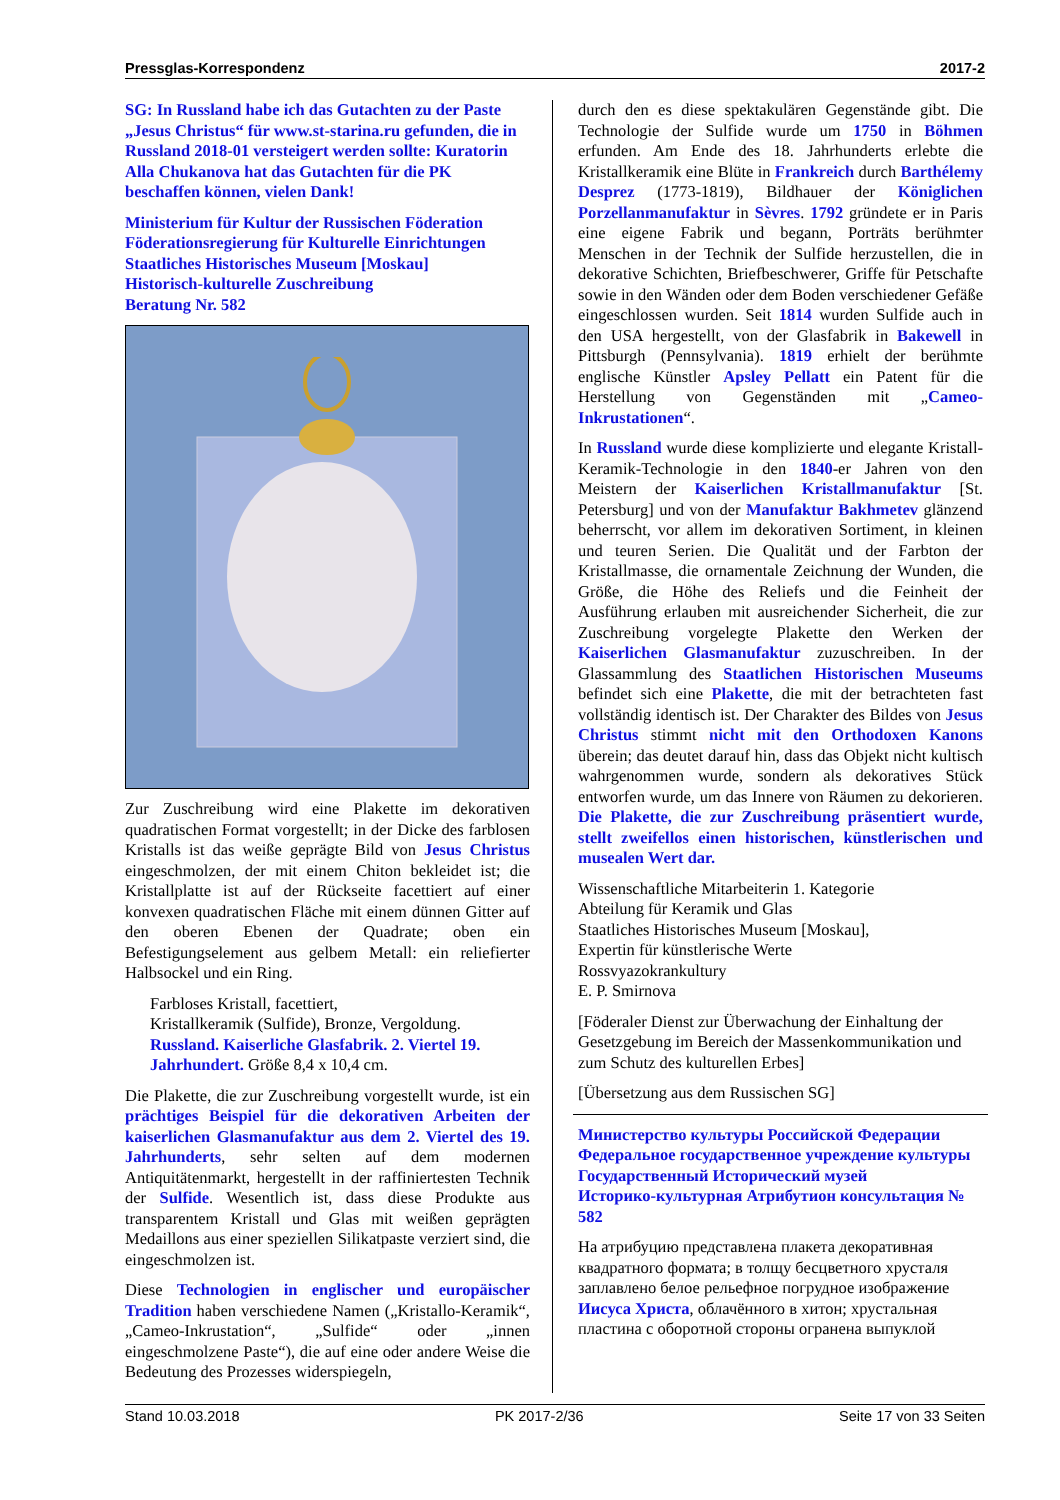Pressglas-Korrespondenz 2017-2
SG: In Russland habe ich das Gutachten zu der Paste „Jesus Christus“ für www.st-starina.ru gefunden, die in Russland 2018-01 versteigert werden sollte: Kuratorin Alla Chukanova hat das Gutachten für die PK beschaffen können, vielen Dank!
Ministerium für Kultur der Russischen Föderation
Föderationsregierung für Kulturelle Einrichtungen
Staatliches Historisches Museum [Moskau]
Historisch-kulturelle Zuschreibung
Beratung Nr. 582
Zur Zuschreibung wird eine Plakette im dekorativen quadratischen Format vorgestellt; in der Dicke des farblosen Kristalls ist das weiße geprägte Bild von Jesus Christus eingeschmolzen, der mit einem Chiton bekleidet ist; die Kristallplatte ist auf der Rückseite facettiert auf einer konvexen quadratischen Fläche mit einem dünnen Gitter auf den oberen Ebenen der Quadrate; oben ein Befestigungselement aus gelbem Metall: ein reliefierter Halbsockel und ein Ring.
Farbloses Kristall, facettiert,
Kristallkeramik (Sulfide), Bronze, Vergoldung.
Russland. Kaiserliche Glasfabrik. 2. Viertel 19. Jahrhundert. Größe 8,4 x 10,4 cm.
Die Plakette, die zur Zuschreibung vorgestellt wurde, ist ein prächtiges Beispiel für die dekorativen Arbeiten der kaiserlichen Glasmanufaktur aus dem 2. Viertel des 19. Jahrhunderts, sehr selten auf dem modernen Antiquitätenmarkt, hergestellt in der raffiniertesten Technik der Sulfide. Wesentlich ist, dass diese Produkte aus transparentem Kristall und Glas mit weißen geprägten Medaillons aus einer speziellen Silikatpaste verziert sind, die eingeschmolzen ist.
Diese Technologien in englischer und europäischer Tradition haben verschiedene Namen („Kristallo-Keramik“, „Cameo-Inkrustation“, „Sulfide“ oder „innen eingeschmolzene Paste“), die auf eine oder andere Weise die Bedeutung des Prozesses widerspiegeln,
durch den es diese spektakulären Gegenstände gibt. Die Technologie der Sulfide wurde um 1750 in Böhmen erfunden. Am Ende des 18. Jahrhunderts erlebte die Kristallkeramik eine Blüte in Frankreich durch Barthélemy Desprez (1773-1819), Bildhauer der Königlichen Porzellanmanufaktur in Sèvres. 1792 gründete er in Paris eine eigene Fabrik und begann, Porträts berühmter Menschen in der Technik der Sulfide herzustellen, die in dekorative Schichten, Briefbeschwerer, Griffe für Petschafte sowie in den Wänden oder dem Boden verschiedener Gefäße eingeschlossen wurden. Seit 1814 wurden Sulfide auch in den USA hergestellt, von der Glasfabrik in Bakewell in Pittsburgh (Pennsylvania). 1819 erhielt der berühmte englische Künstler Apsley Pellatt ein Patent für die Herstellung von Gegenständen mit „Cameo-Inkrustationen“.
In Russland wurde diese komplizierte und elegante Kristall-Keramik-Technologie in den 1840-er Jahren von den Meistern der Kaiserlichen Kristallmanufaktur [St. Petersburg] und von der Manufaktur Bakhmetev glänzend beherrscht, vor allem im dekorativen Sortiment, in kleinen und teuren Serien. Die Qualität und der Farbton der Kristallmasse, die ornamentale Zeichnung der Wunden, die Größe, die Höhe des Reliefs und die Feinheit der Ausführung erlauben mit ausreichender Sicherheit, die zur Zuschreibung vorgelegte Plakette den Werken der Kaiserlichen Glasmanufaktur zuzuschreiben. In der Glassammlung des Staatlichen Historischen Museums befindet sich eine Plakette, die mit der betrachteten fast vollständig identisch ist. Der Charakter des Bildes von Jesus Christus stimmt nicht mit den Orthodoxen Kanons überein; das deutet darauf hin, dass das Objekt nicht kultisch wahrgenommen wurde, sondern als dekoratives Stück entworfen wurde, um das Innere von Räumen zu dekorieren. Die Plakette, die zur Zuschreibung präsentiert wurde, stellt zweifellos einen historischen, künstlerischen und musealen Wert dar.
Wissenschaftliche Mitarbeiterin 1. Kategorie
Abteilung für Keramik und Glas
Staatliches Historisches Museum [Moskau],
Expertin für künstlerische Werte
Rossvyazokrankultury
E. P. Smirnova
[Föderaler Dienst zur Überwachung der Einhaltung der Gesetzgebung im Bereich der Massenkommunikation und zum Schutz des kulturellen Erbes]
[Übersetzung aus dem Russischen SG]
Министерство культуры Российской Федерации
Федеральное государственное учреждение культуры
Государственный Исторический музей
Историко-культурная Атрибутион консультация № 582
На атрибуцию представлена плакета декоративная квадратного формата; в толщу бесцветного хрусталя заплавлено белое рельефное погрудное изображение Иисуса Христа, облачённого в хитон; хрустальная пластина с оборотной стороны огранена выпуклой
Stand 10.03.2018 PK 2017-2/36 Seite 17 von 33 Seiten